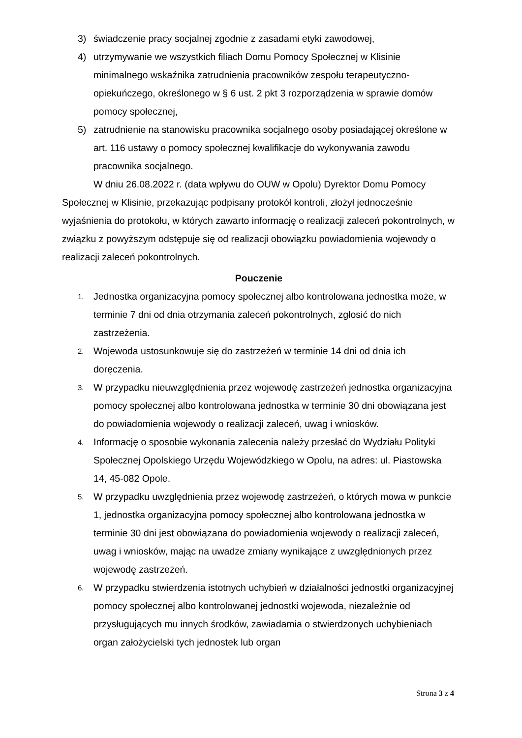3) świadczenie pracy socjalnej zgodnie z zasadami etyki zawodowej,
4) utrzymywanie we wszystkich filiach Domu Pomocy Społecznej w Klisinie minimalnego wskaźnika zatrudnienia pracowników zespołu terapeutyczno-opiekuńczego, określonego w § 6 ust. 2 pkt 3 rozporządzenia w sprawie domów pomocy społecznej,
5) zatrudnienie na stanowisku pracownika socjalnego osoby posiadającej określone w art. 116 ustawy o pomocy społecznej kwalifikacje do wykonywania zawodu pracownika socjalnego.
W dniu 26.08.2022 r. (data wpływu do OUW w Opolu) Dyrektor Domu Pomocy Społecznej w Klisinie, przekazując podpisany protokół kontroli, złożył jednocześnie wyjaśnienia do protokołu, w których zawarto informację o realizacji zaleceń pokontrolnych, w związku z powyższym odstępuje się od realizacji obowiązku powiadomienia wojewody o realizacji zaleceń pokontrolnych.
Pouczenie
1. Jednostka organizacyjna pomocy społecznej albo kontrolowana jednostka może, w terminie 7 dni od dnia otrzymania zaleceń pokontrolnych, zgłosić do nich zastrzeżenia.
2. Wojewoda ustosunkowuje się do zastrzeżeń w terminie 14 dni od dnia ich doręczenia.
3. W przypadku nieuwzględnienia przez wojewodę zastrzeżeń jednostka organizacyjna pomocy społecznej albo kontrolowana jednostka w terminie 30 dni obowiązana jest do powiadomienia wojewody o realizacji zaleceń, uwag i wniosków.
4. Informację o sposobie wykonania zalecenia należy przesłać do Wydziału Polityki Społecznej Opolskiego Urzędu Wojewódzkiego w Opolu, na adres: ul. Piastowska 14, 45-082 Opole.
5. W przypadku uwzględnienia przez wojewodę zastrzeżeń, o których mowa w punkcie 1, jednostka organizacyjna pomocy społecznej albo kontrolowana jednostka w terminie 30 dni jest obowiązana do powiadomienia wojewody o realizacji zaleceń, uwag i wniosków, mając na uwadze zmiany wynikające z uwzględnionych przez wojewodę zastrzeżeń.
6. W przypadku stwierdzenia istotnych uchybień w działalności jednostki organizacyjnej pomocy społecznej albo kontrolowanej jednostki wojewoda, niezależnie od przysługujących mu innych środków, zawiadamia o stwierdzonych uchybieniach organ założycielski tych jednostek lub organ
Strona 3 z 4